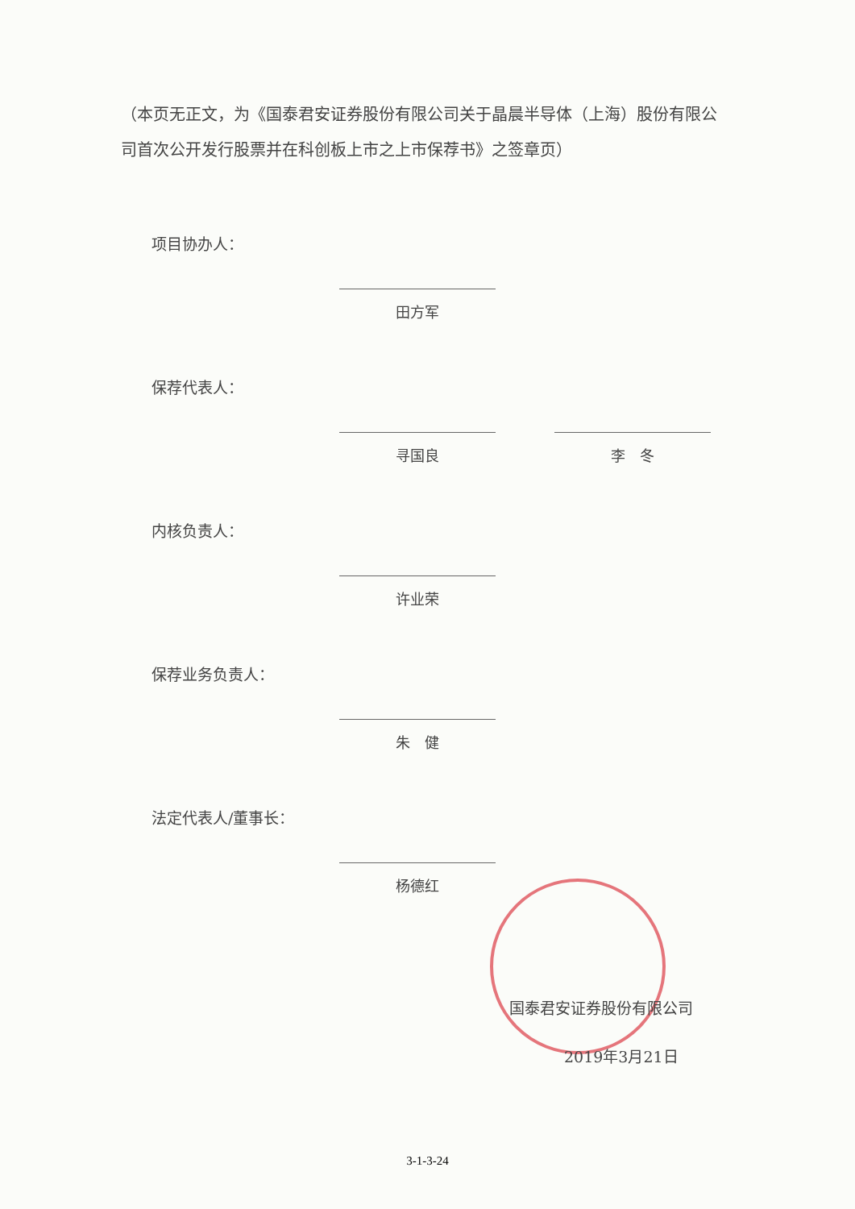（本页无正文，为《国泰君安证券股份有限公司关于晶晨半导体（上海）股份有限公司首次公开发行股票并在科创板上市之上市保荐书》之签章页）
项目协办人：
田方军
保荐代表人：
寻国良 李　冬
内核负责人：
许业荣
保荐业务负责人：
朱　健
法定代表人/董事长：
杨德红
国泰君安证券股份有限公司
2019年3月21日
3-1-3-24